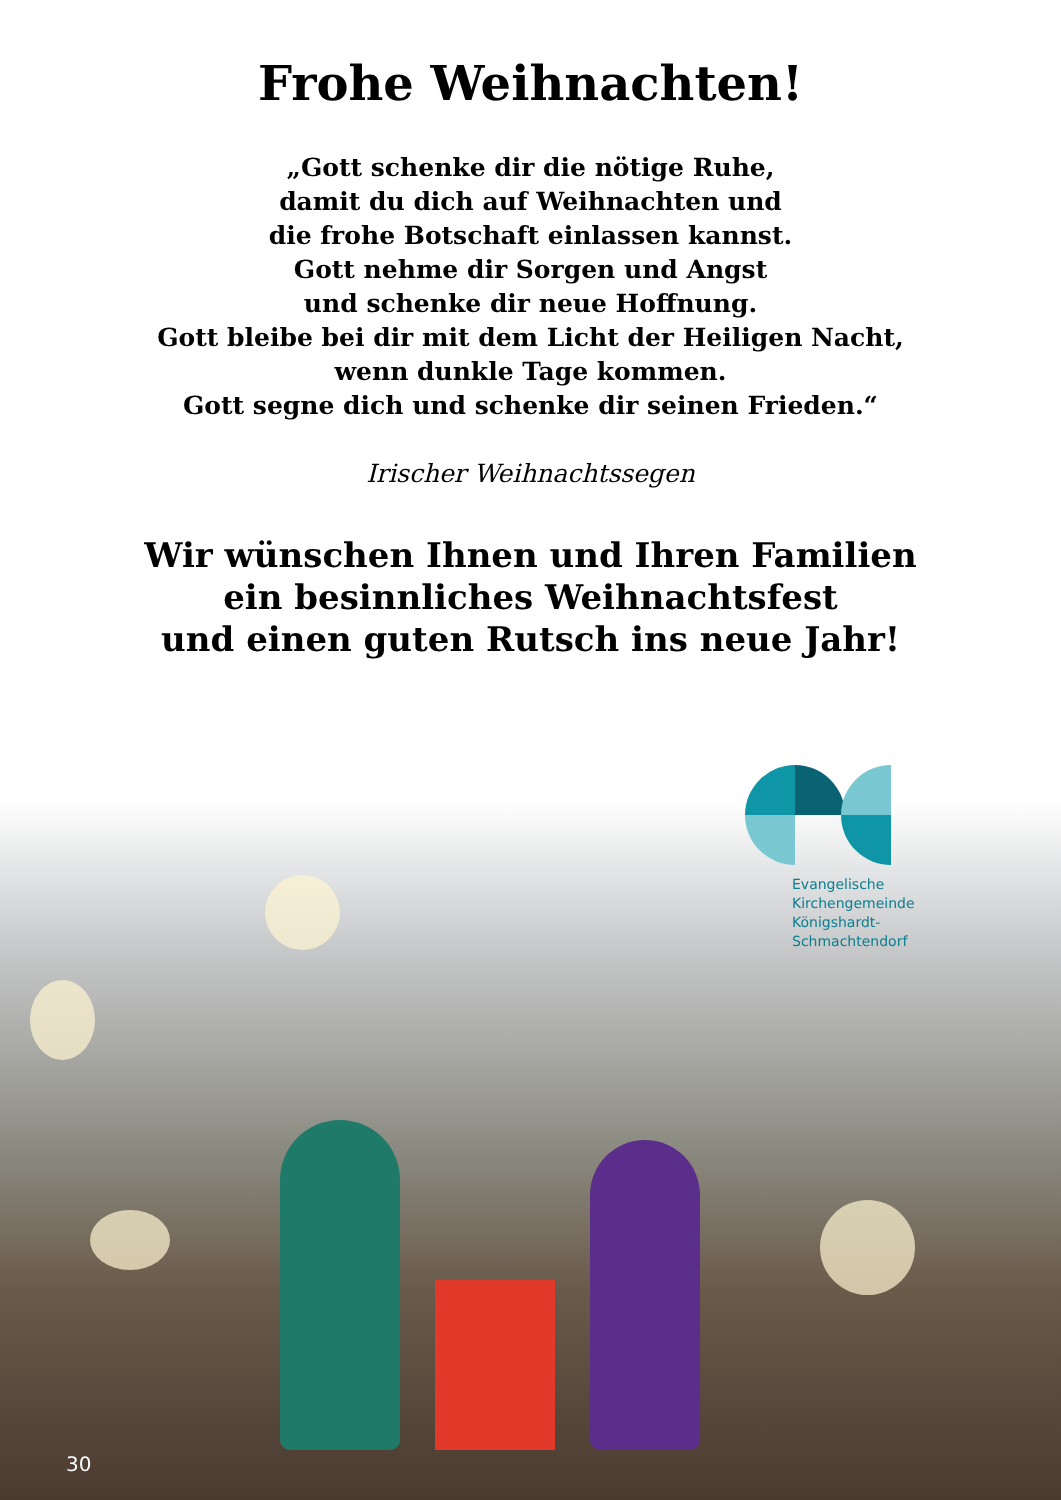Frohe Weihnachten!
„Gott schenke dir die nötige Ruhe,
damit du dich auf Weihnachten und
die frohe Botschaft einlassen kannst.
Gott nehme dir Sorgen und Angst
und schenke dir neue Hoffnung.
Gott bleibe bei dir mit dem Licht der Heiligen Nacht,
wenn dunkle Tage kommen.
Gott segne dich und schenke dir seinen Frieden.“
Irischer Weihnachtssegen
Wir wünschen Ihnen und Ihren Familien
ein besinnliches Weihnachtsfest
und einen guten Rutsch ins neue Jahr!
Evangelische
Kirchengemeinde
Königshardt-
Schmachtendorf
30